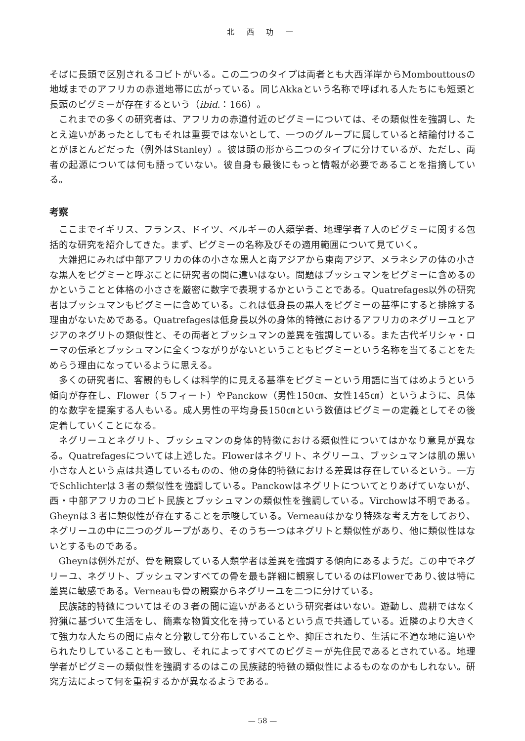北 西 功 一
そばに長頭で区別されるコビトがいる。この二つのタイプは両者とも大西洋岸からMombouttousの地域までのアフリカの赤道地帯に広がっている。同じAkkaという名称で呼ばれる人たちにも短頭と長頭のピグミーが存在するという（ibid.：166）。
これまでの多くの研究者は、アフリカの赤道付近のピグミーについては、その類似性を強調し、たとえ違いがあったとしてもそれは重要ではないとして、一つのグループに属していると結論付けることがほとんどだった（例外はStanley）。彼は頭の形から二つのタイプに分けているが、ただし、両者の起源については何も語っていない。彼自身も最後にもっと情報が必要であることを指摘している。
考察
ここまでイギリス、フランス、ドイツ、ベルギーの人類学者、地理学者７人のピグミーに関する包括的な研究を紹介してきた。まず、ピグミーの名称及びその適用範囲について見ていく。
大雑把にみれば中部アフリカの体の小さな黒人と南アジアから東南アジア、メラネシアの体の小さな黒人をピグミーと呼ぶことに研究者の間に違いはない。問題はブッシュマンをピグミーに含めるのかということと体格の小ささを厳密に数字で表現するかということである。Quatrefages以外の研究者はブッシュマンもピグミーに含めている。これは低身長の黒人をピグミーの基準にすると排除する理由がないためである。Quatrefagesは低身長以外の身体的特徴におけるアフリカのネグリーユとアジアのネグリトの類似性と、その両者とブッシュマンの差異を強調している。また古代ギリシャ・ローマの伝承とブッシュマンに全くつながりがないということもピグミーという名称を当てることをためらう理由になっているように思える。
多くの研究者に、客観的もしくは科学的に見える基準をピグミーという用語に当てはめようという傾向が存在し、Flower（５フィート）やPanckow（男性150㎝、女性145㎝）というように、具体的な数字を提案する人もいる。成人男性の平均身長150㎝という数値はピグミーの定義としてその後定着していくことになる。
ネグリーユとネグリト、ブッシュマンの身体的特徴における類似性についてはかなり意見が異なる。Quatrefagesについては上述した。Flowerはネグリト、ネグリーユ、ブッシュマンは肌の黒い小さな人という点は共通しているものの、他の身体的特徴における差異は存在しているという。一方でSchlichterは３者の類似性を強調している。Panckowはネグリトについてとりあげていないが、西・中部アフリカのコビト民族とブッシュマンの類似性を強調している。Virchowは不明である。Gheynは３者に類似性が存在することを示唆している。Verneauはかなり特殊な考え方をしており、ネグリーユの中に二つのグループがあり、そのうち一つはネグリトと類似性があり、他に類似性はないとするものである。
Gheynは例外だが、骨を観察している人類学者は差異を強調する傾向にあるようだ。この中でネグリーユ、ネグリト、ブッシュマンすべての骨を最も詳細に観察しているのはFlowerであり､彼は特に差異に敏感である。Verneauも骨の観察からネグリーユを二つに分けている。
民族誌的特徴についてはその３者の間に違いがあるという研究者はいない。遊動し、農耕ではなく狩猟に基づいて生活をし、簡素な物質文化を持っているという点で共通している。近隣のより大きくて強力な人たちの間に点々と分散して分布していることや、抑圧されたり、生活に不適な地に追いやられたりしていることも一致し、それによってすべてのピグミーが先住民であるとされている。地理学者がピグミーの類似性を強調するのはこの民族誌的特徴の類似性によるものなのかもしれない。研究方法によって何を重視するかが異なるようである。
— 58 —